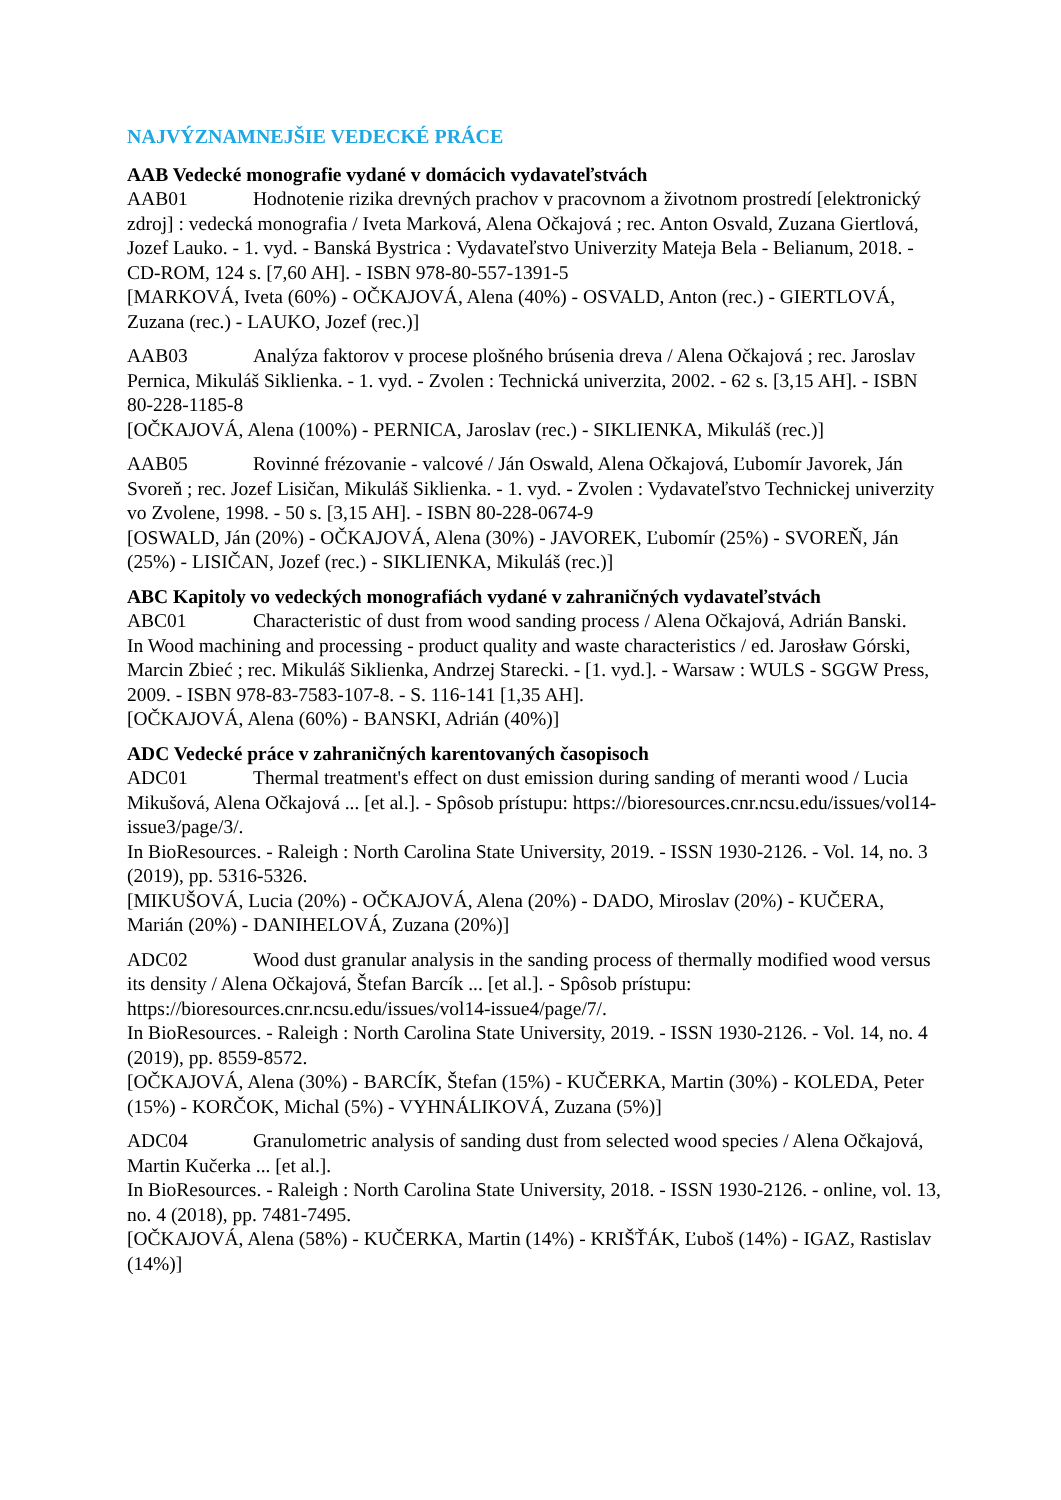NAJVÝZNAMNEJŠIE VEDECKÉ PRÁCE
AAB Vedecké monografie vydané v domácich vydavateľstvách
AAB01 Hodnotenie rizika drevných prachov v pracovnom a životnom prostredí [elektronický zdroj] : vedecká monografia / Iveta Marková, Alena Očkajová ; rec. Anton Osvald, Zuzana Giertlová, Jozef Lauko. - 1. vyd. - Banská Bystrica : Vydavateľstvo Univerzity Mateja Bela - Belianum, 2018. - CD-ROM, 124 s. [7,60 AH]. - ISBN 978-80-557-1391-5
[MARKOVÁ, Iveta (60%) - OČKAJOVÁ, Alena (40%) - OSVALD, Anton (rec.) - GIERTLOVÁ, Zuzana (rec.) - LAUKO, Jozef (rec.)]
AAB03 Analýza faktorov v procese plošného brúsenia dreva / Alena Očkajová ; rec. Jaroslav Pernica, Mikuláš Siklienka. - 1. vyd. - Zvolen : Technická univerzita, 2002. - 62 s. [3,15 AH]. - ISBN 80-228-1185-8
[OČKAJOVÁ, Alena (100%) - PERNICA, Jaroslav (rec.) - SIKLIENKA, Mikuláš (rec.)]
AAB05 Rovinné frézovanie - valcové / Ján Oswald, Alena Očkajová, Ľubomír Javorek, Ján Svoreň ; rec. Jozef Lisičan, Mikuláš Siklienka. - 1. vyd. - Zvolen : Vydavateľstvo Technickej univerzity vo Zvolene, 1998. - 50 s. [3,15 AH]. - ISBN 80-228-0674-9
[OSWALD, Ján (20%) - OČKAJOVÁ, Alena (30%) - JAVOREK, Ľubomír (25%) - SVOREŇ, Ján (25%) - LISIČAN, Jozef (rec.) - SIKLIENKA, Mikuláš (rec.)]
ABC Kapitoly vo vedeckých monografiách vydané v zahraničných vydavateľstvách
ABC01 Characteristic of dust from wood sanding process / Alena Očkajová, Adrián Banski.
In Wood machining and processing - product quality and waste characteristics / ed. Jarosław Górski, Marcin Zbieć ; rec. Mikuláš Siklienka, Andrzej Starecki. - [1. vyd.]. - Warsaw : WULS - SGGW Press, 2009. - ISBN 978-83-7583-107-8. - S. 116-141 [1,35 AH].
[OČKAJOVÁ, Alena (60%) - BANSKI, Adrián (40%)]
ADC Vedecké práce v zahraničných karentovaných časopisoch
ADC01 Thermal treatment's effect on dust emission during sanding of meranti wood / Lucia Mikušová, Alena Očkajová ... [et al.]. - Spôsob prístupu: https://bioresources.cnr.ncsu.edu/issues/vol14-issue3/page/3/.
In BioResources. - Raleigh : North Carolina State University, 2019. - ISSN 1930-2126. - Vol. 14, no. 3 (2019), pp. 5316-5326.
[MIKUŠOVÁ, Lucia (20%) - OČKAJOVÁ, Alena (20%) - DADO, Miroslav (20%) - KUČERA, Marián (20%) - DANIHELOVÁ, Zuzana (20%)]
ADC02 Wood dust granular analysis in the sanding process of thermally modified wood versus its density / Alena Očkajová, Štefan Barcík ... [et al.]. - Spôsob prístupu: https://bioresources.cnr.ncsu.edu/issues/vol14-issue4/page/7/.
In BioResources. - Raleigh : North Carolina State University, 2019. - ISSN 1930-2126. - Vol. 14, no. 4 (2019), pp. 8559-8572.
[OČKAJOVÁ, Alena (30%) - BARCÍK, Štefan (15%) - KUČERKA, Martin (30%) - KOLEDA, Peter (15%) - KORČOK, Michal (5%) - VYHNÁLIKOVÁ, Zuzana (5%)]
ADC04 Granulometric analysis of sanding dust from selected wood species / Alena Očkajová, Martin Kučerka ... [et al.].
In BioResources. - Raleigh : North Carolina State University, 2018. - ISSN 1930-2126. - online, vol. 13, no. 4 (2018), pp. 7481-7495.
[OČKAJOVÁ, Alena (58%) - KUČERKA, Martin (14%) - KRIŠŤÁK, Ľuboš (14%) - IGAZ, Rastislav (14%)]